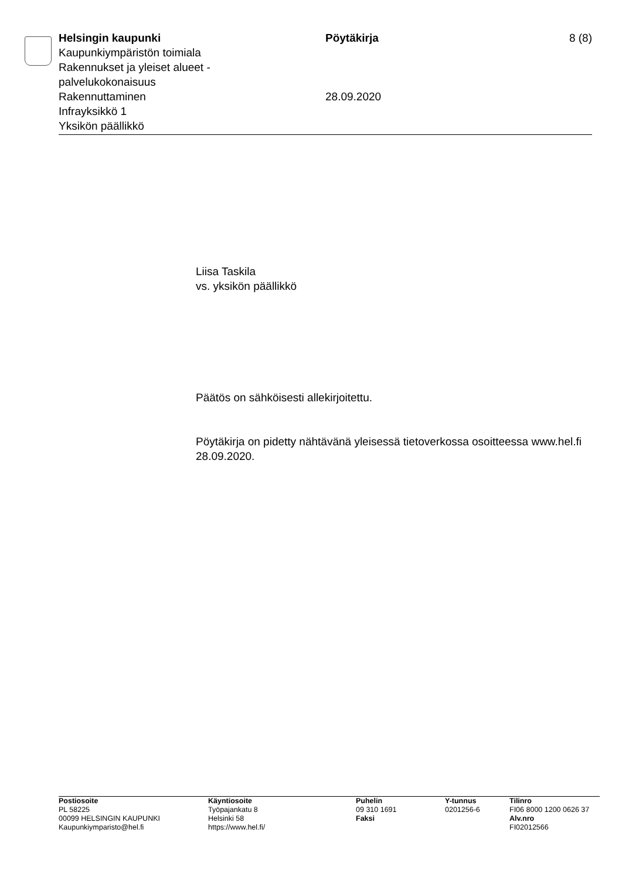Helsingin kaupunki
Kaupunkiympäristön toimiala
Rakennukset ja yleiset alueet -
palvelukokonaisuus
Rakennuttaminen
Infrayksikkö 1
Yksikön päällikkö
Pöytäkirja
28.09.2020
8 (8)
Liisa Taskila
vs. yksikön päällikkö
Päätös on sähköisesti allekirjoitettu.
Pöytäkirja on pidetty nähtävänä yleisessä tietoverkossa osoitteessa www.hel.fi 28.09.2020.
Postiosoite
PL 58225
00099 HELSINGIN KAUPUNKI
Kaupunkiymparisto@hel.fi
Käyntiosoite
Työpajankatu 8
Helsinki 58
https://www.hel.fi/
Puhelin
09 310 1691
Faksi
Y-tunnus
0201256-6
Tilinro
FI06 8000 1200 0626 37
Alv.nro
FI02012566